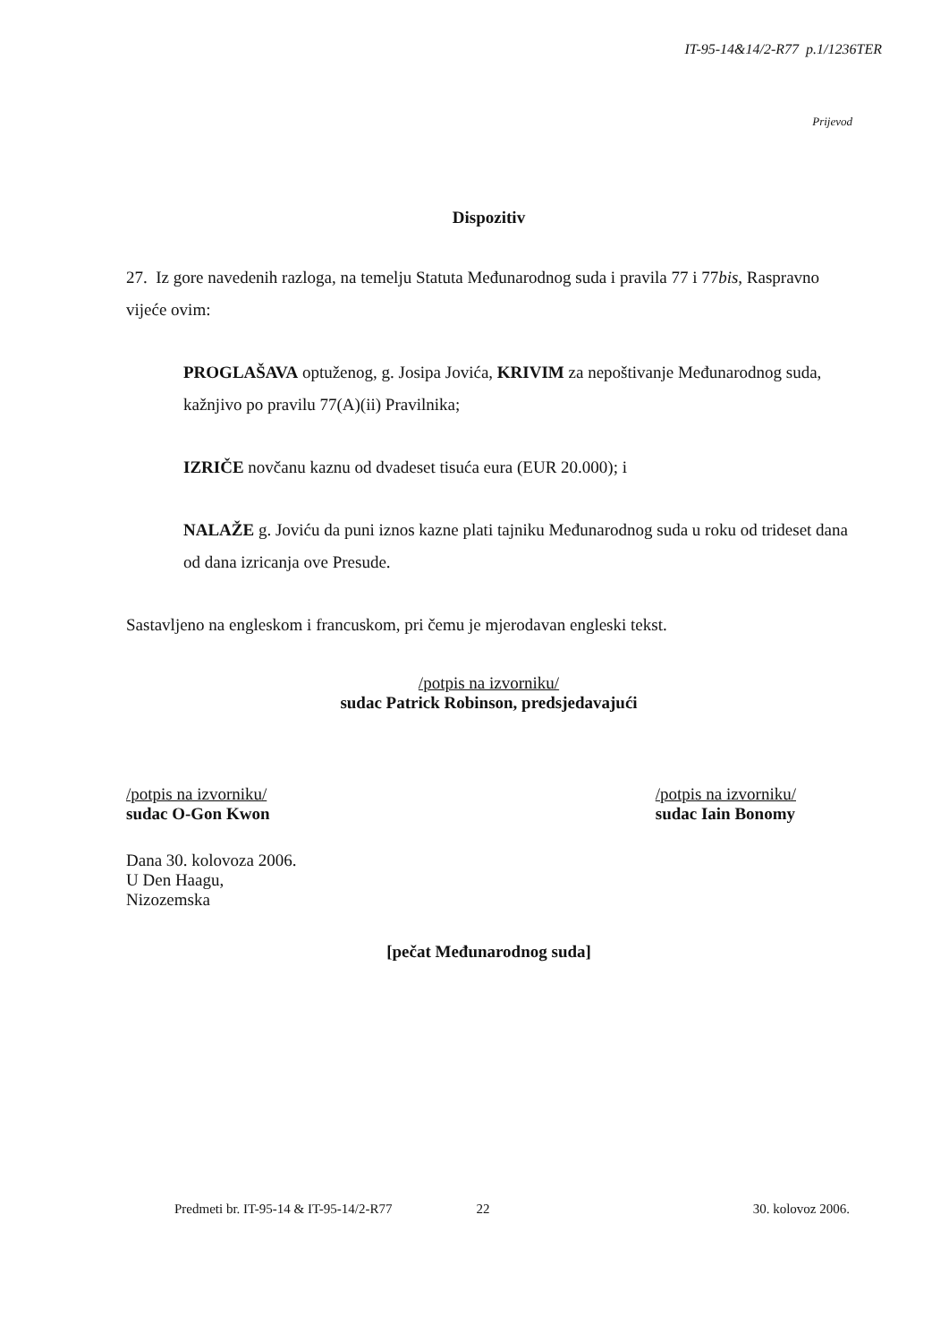IT-95-14&14/2-R77 p.1/1236TER
Prijevod
Dispozitiv
27. Iz gore navedenih razloga, na temelju Statuta Međunarodnog suda i pravila 77 i 77bis, Raspravno vijeće ovim:
PROGLAŠAVA optuženog, g. Josipa Jovića, KRIVIM za nepoštivanje Međunarodnog suda, kažnjivo po pravilu 77(A)(ii) Pravilnika;
IZRIČE novčanu kaznu od dvadeset tisuća eura (EUR 20.000); i
NALAŽE g. Joviću da puni iznos kazne plati tajniku Međunarodnog suda u roku od trideset dana od dana izricanja ove Presude.
Sastavljeno na engleskom i francuskom, pri čemu je mjerodavan engleski tekst.
/potpis na izvorniku/
sudac Patrick Robinson, predsjedavajući
/potpis na izvorniku/
sudac O-Gon Kwon
/potpis na izvorniku/
sudac Iain Bonomy
Dana 30. kolovoza 2006.
U Den Haagu,
Nizozemska
[pečat Međunarodnog suda]
Predmeti br. IT-95-14 & IT-95-14/2-R77 22 30. kolovoz 2006.